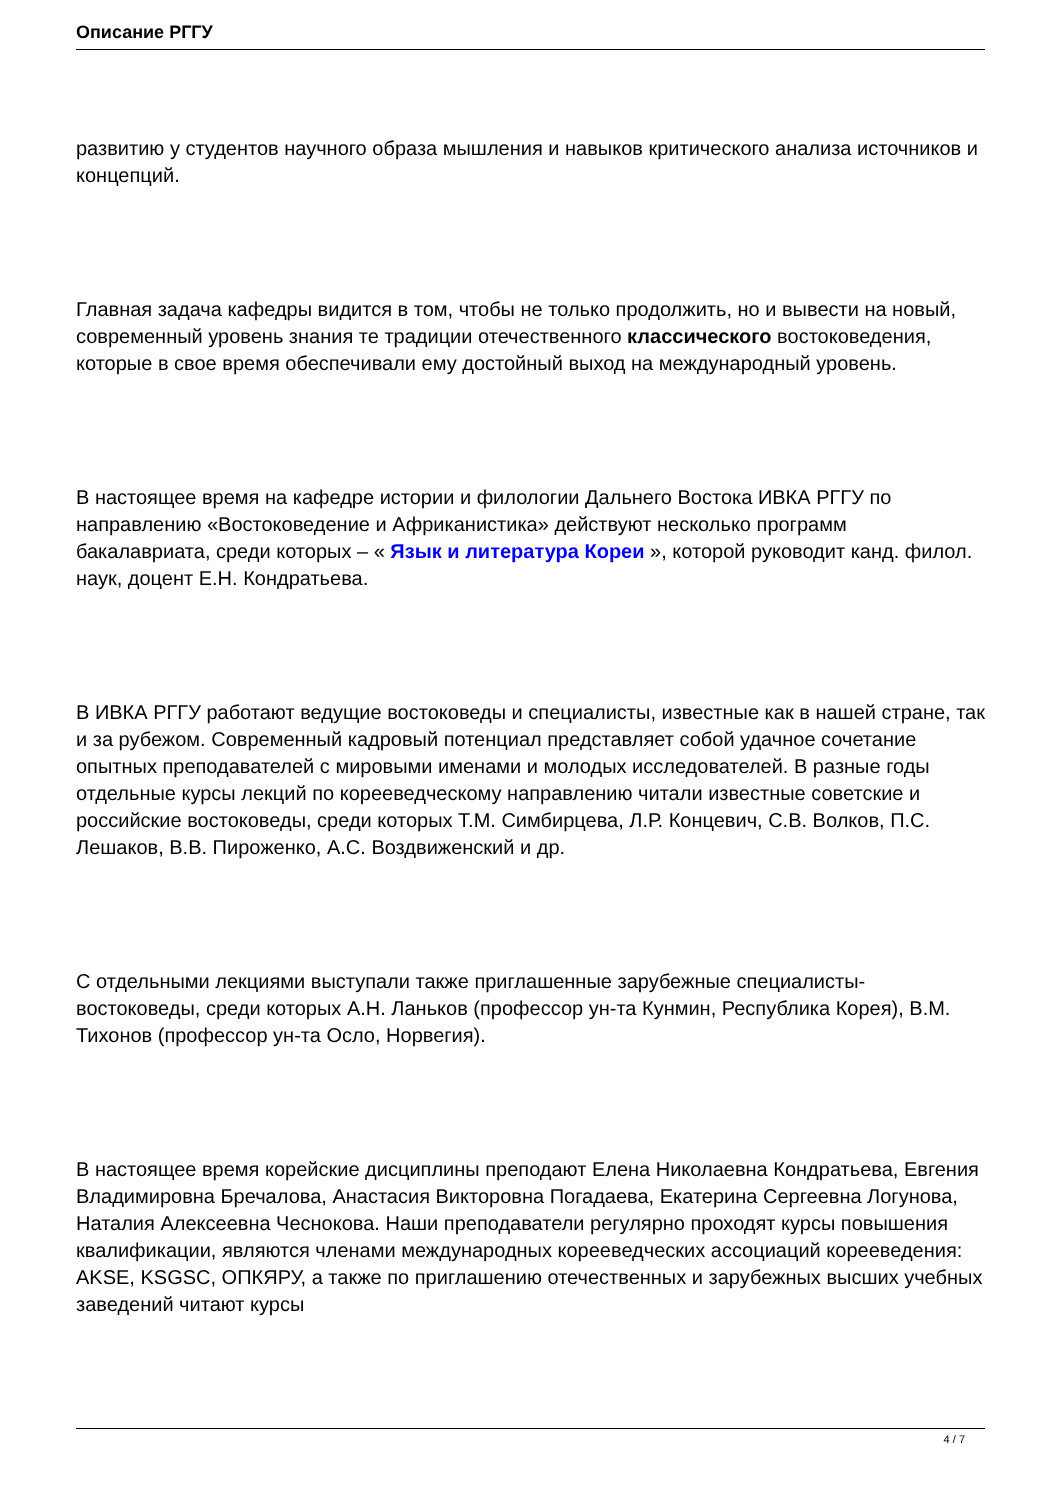Описание РГГУ
развитию у студентов научного образа мышления и навыков критического анализа источников и концепций.
Главная задача кафедры видится в том, чтобы не только продолжить, но и вывести на новый, современный уровень знания те традиции отечественного классического востоковедения, которые в свое время обеспечивали ему достойный выход на международный уровень.
В настоящее время на кафедре истории и филологии Дальнего Востока ИВКА РГГУ по направлению «Востоковедение и Африканистика» действуют несколько программ бакалавриата, среди которых – « Язык и литература Кореи », которой руководит канд. филол. наук, доцент Е.Н. Кондратьева.
В ИВКА РГГУ работают ведущие востоковеды и специалисты, известные как в нашей стране, так и за рубежом. Современный кадровый потенциал представляет собой удачное сочетание опытных преподавателей с мировыми именами и молодых исследователей. В разные годы отдельные курсы лекций по корееведческому направлению читали известные советские и российские востоковеды, среди которых Т.М. Симбирцева, Л.Р. Концевич, С.В. Волков, П.С. Лешаков, В.В. Пироженко, А.С. Воздвиженский и др.
С отдельными лекциями выступали также приглашенные зарубежные специалисты-востоковеды, среди которых А.Н. Ланьков (профессор ун-та Кунмин, Республика Корея), В.М. Тихонов (профессор ун-та Осло, Норвегия).
В настоящее время корейские дисциплины преподают Елена Николаевна Кондратьева, Евгения Владимировна Бречалова, Анастасия Викторовна Погадаева, Екатерина Сергеевна Логунова, Наталия Алексеевна Чеснокова. Наши преподаватели регулярно проходят курсы повышения квалификации, являются членами международных корееведческих ассоциаций корееведения: AKSE, KSGSC, ОПКЯРУ, а также по приглашению отечественных и зарубежных высших учебных заведений читают курсы
4 / 7